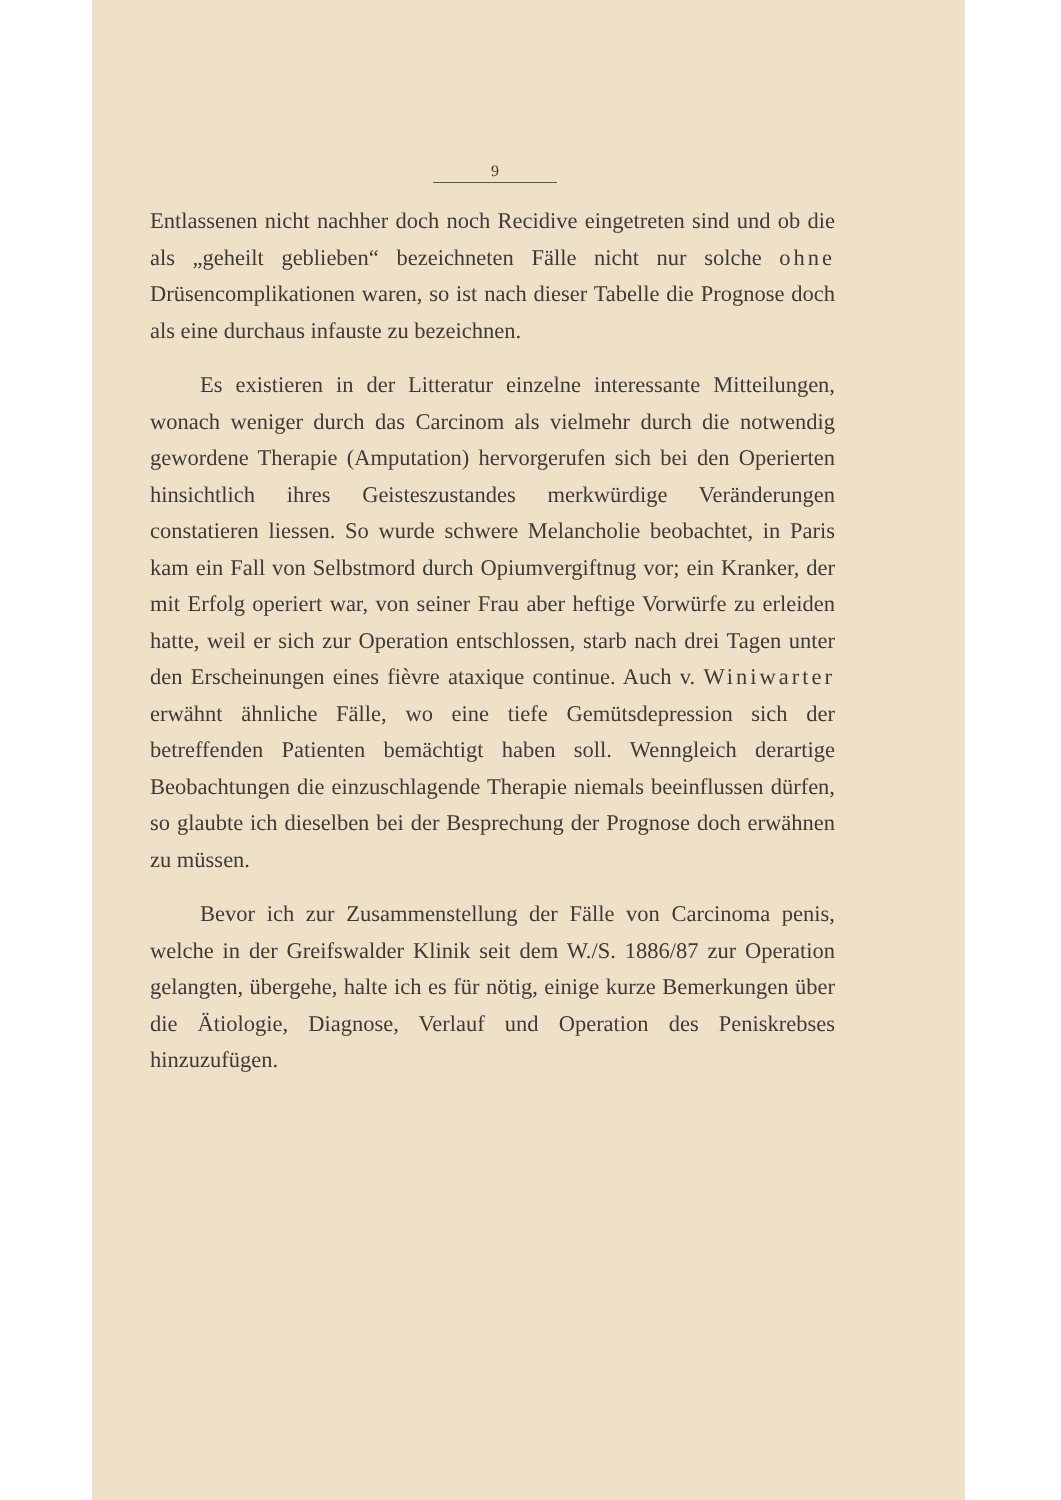9
Entlassenen nicht nachher doch noch Recidive eingetreten sind und ob die als „geheilt geblieben“ bezeichneten Fälle nicht nur solche ohne Drüsencomplikationen waren, so ist nach dieser Tabelle die Prognose doch als eine durchaus infauste zu bezeichnen.
Es existieren in der Litteratur einzelne interessante Mitteilungen, wonach weniger durch das Carcinom als vielmehr durch die notwendig gewordene Therapie (Amputation) hervorgerufen sich bei den Operierten hinsichtlich ihres Geisteszustandes merkwürdige Veränderungen constatieren liessen. So wurde schwere Melancholie beobachtet, in Paris kam ein Fall von Selbstmord durch Opiumvergiftnug vor; ein Kranker, der mit Erfolg operiert war, von seiner Frau aber heftige Vorwürfe zu erleiden hatte, weil er sich zur Operation entschlossen, starb nach drei Tagen unter den Erscheinungen eines fièvre ataxique continue. Auch v. Winiwarter erwähnt ähnliche Fälle, wo eine tiefe Gemütsdepression sich der betreffenden Patienten bemächtigt haben soll. Wenngleich derartige Beobachtungen die einzuschlagende Therapie niemals beeinflussen dürfen, so glaubte ich dieselben bei der Besprechung der Prognose doch erwähnen zu müssen.
Bevor ich zur Zusammenstellung der Fälle von Carcinoma penis, welche in der Greifswalder Klinik seit dem W./S. 1886/87 zur Operation gelangten, übergehe, halte ich es für nötig, einige kurze Bemerkungen über die Ätiologie, Diagnose, Verlauf und Operation des Peniskrebses hinzuzufügen.